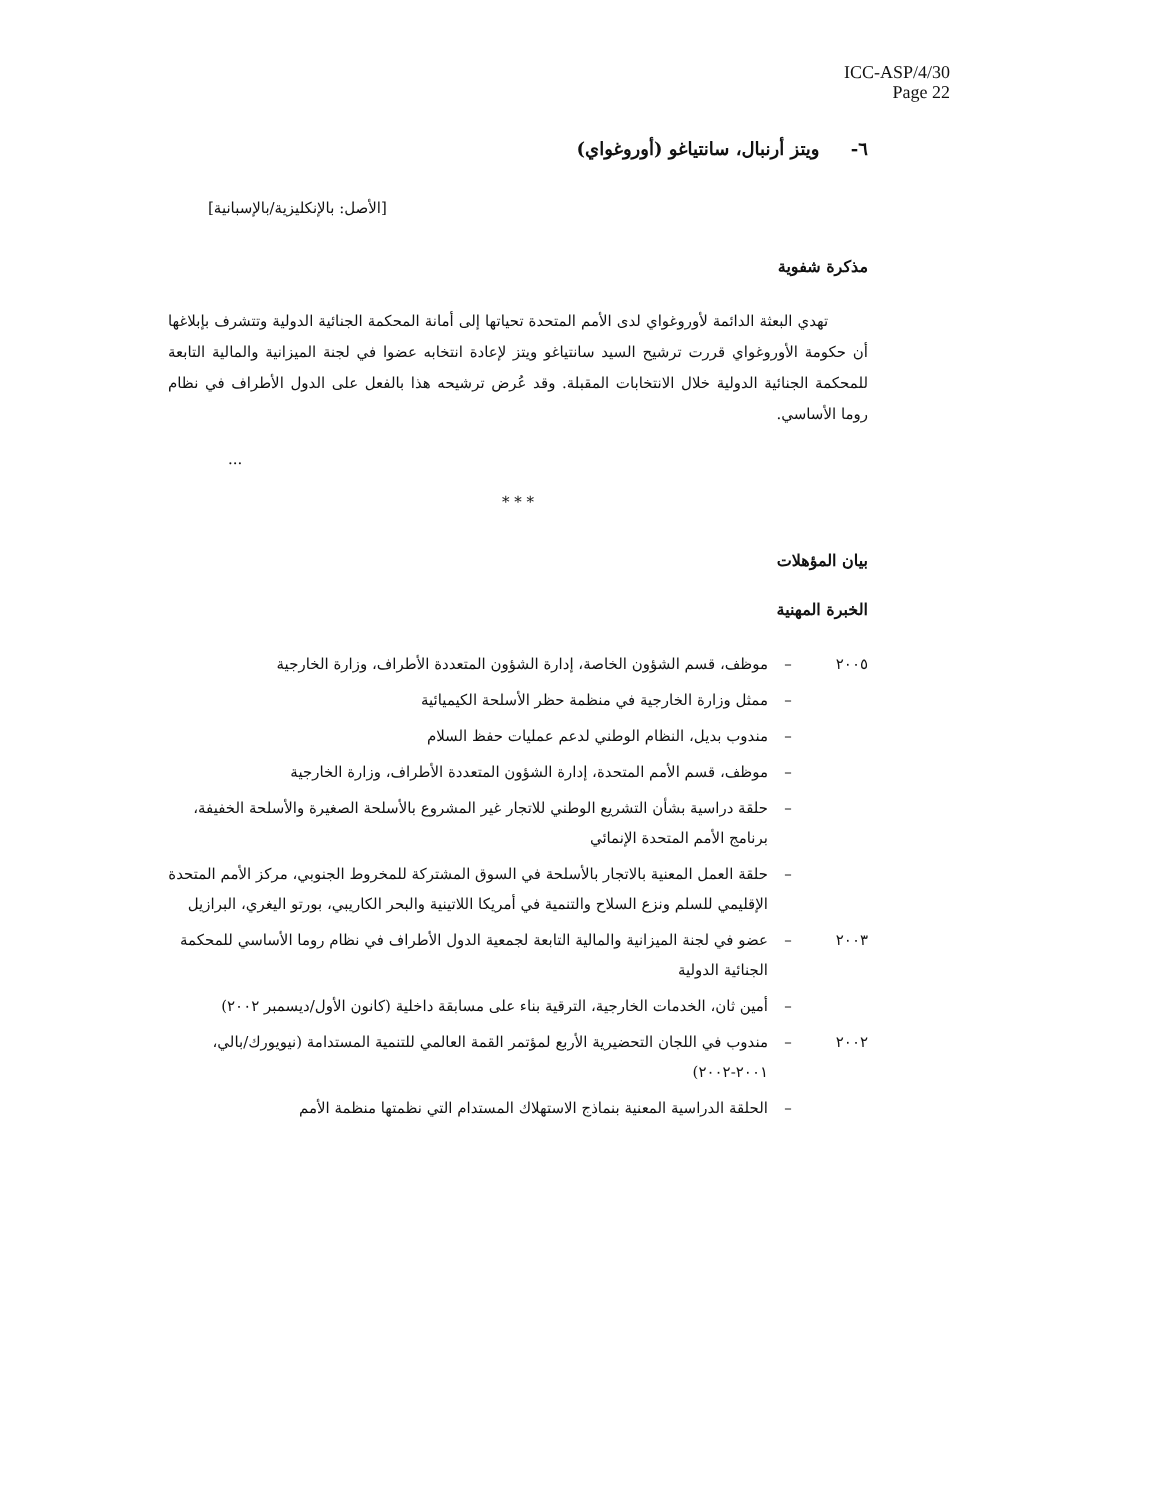ICC-ASP/4/30
Page 22
٦- ويتز أرنبال، سانتياغو (أوروغواي)
[الأصل: بالإنكليزية/بالإسبانية]
مذكرة شفوية
تهدي البعثة الدائمة لأوروغواي لدى الأمم المتحدة تحياتها إلى أمانة المحكمة الجنائية الدولية وتتشرف بإبلاغها أن حكومة الأوروغواي قررت ترشيح السيد سانتياغو ويتز لإعادة انتخابه عضوا في لجنة الميزانية والمالية التابعة للمحكمة الجنائية الدولية خلال الانتخابات المقبلة. وقد عُرض ترشيحه هذا بالفعل على الدول الأطراف في نظام روما الأساسي.
...
* * *
بيان المؤهلات
الخبرة المهنية
٢٠٠٥ – موظف، قسم الشؤون الخاصة، إدارة الشؤون المتعددة الأطراف، وزارة الخارجية
– ممثل وزارة الخارجية في منظمة حظر الأسلحة الكيميائية
– مندوب بديل، النظام الوطني لدعم عمليات حفظ السلام
– موظف، قسم الأمم المتحدة، إدارة الشؤون المتعددة الأطراف، وزارة الخارجية
– حلقة دراسية بشأن التشريع الوطني للاتجار غير المشروع بالأسلحة الصغيرة والأسلحة الخفيفة، برنامج الأمم المتحدة الإنمائي
– حلقة العمل المعنية بالاتجار بالأسلحة في السوق المشتركة للمخروط الجنوبي، مركز الأمم المتحدة الإقليمي للسلم ونزع السلاح والتنمية في أمريكا اللاتينية والبحر الكاريبي، بورتو اليغري، البرازيل
٢٠٠٣ – عضو في لجنة الميزانية والمالية التابعة لجمعية الدول الأطراف في نظام روما الأساسي للمحكمة الجنائية الدولية
– أمين ثان، الخدمات الخارجية، الترقية بناء على مسابقة داخلية (كانون الأول/ديسمبر ٢٠٠٢)
٢٠٠٢ – مندوب في اللجان التحضيرية الأربع لمؤتمر القمة العالمي للتنمية المستدامة (نيويورك/بالي، ٢٠٠١-٢٠٠٢)
– الحلقة الدراسية المعنية بنماذج الاستهلاك المستدام التي نظمتها منظمة الأمم